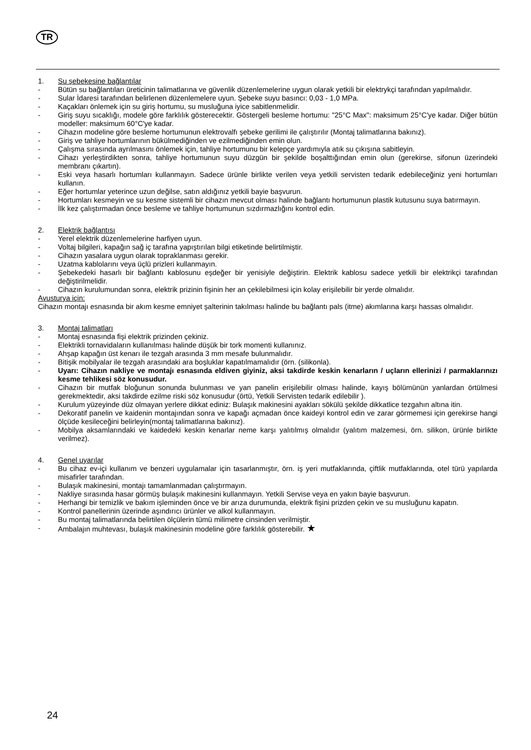TR
1. Su şebekesine bağlantılar
- Bütün su bağlantıları üreticinin talimatlarına ve güvenlik düzenlemelerine uygun olarak yetkili bir elektrykçi tarafından yapılmalıdır.
- Sular İdaresi tarafından belirlenen düzenlemelere uyun. Şebeke suyu basıncı: 0,03 - 1,0 MPa.
- Kaçakları önlemek için su giriş hortumu, su musluğuna iyice sabitlenmelidir.
- Giriş suyu sıcaklığı, modele göre farklılık gösterecektir. Göstergeli besleme hortumu: "25°C Max": maksimum 25°C'ye kadar. Diğer bütün modeller: maksimum 60°C'ye kadar.
- Cihazın modeline göre besleme hortumunun elektrovalfı şebeke gerilimi ile çalıştırılır (Montaj talimatlarına bakınız).
- Giriş ve tahliye hortumlarının bükülmediğinden ve ezilmediğinden emin olun.
- Çalışma sırasında ayrılmasını önlemek için, tahliye hortumunu bir kelepçe yardımıyla atık su çıkışına sabitleyin.
- Cihazı yerleştirdikten sonra, tahliye hortumunun suyu düzgün bir şekilde boşalttığından emin olun (gerekirse, sifonun üzerindeki membranı çıkartın).
- Eski veya hasarlı hortumları kullanmayın. Sadece ürünle birlikte verilen veya yetkili servisten tedarik edebileceğiniz yeni hortumları kullanın.
- Eğer hortumlar yeterince uzun değilse, satın aldığınız yetkili bayie başvurun.
- Hortumları kesmeyin ve su kesme sistemli bir cihazın mevcut olması halinde bağlantı hortumunun plastik kutusunu suya batırmayın.
- İlk kez çalıştırmadan önce besleme ve tahliye hortumunun sızdırmazlığını kontrol edin.
2. Elektrik bağlantısı
- Yerel elektrik düzenlemelerine harfiyen uyun.
- Voltaj bilgileri, kapağın sağ iç tarafına yapıştırılan bilgi etiketinde belirtilmiştir.
- Cihazın yasalara uygun olarak topraklanması gerekir.
- Uzatma kablolarını veya üçlü prizleri kullanmayın.
- Şebekedeki hasarlı bir bağlantı kablosunu eşdeğer bir yenisiyle değiştirin. Elektrik kablosu sadece yetkili bir elektrikçi tarafından değiştirilmelidir.
- Cihazın kurulumundan sonra, elektrik prizinin fişinin her an çekilebilmesi için kolay erişilebilir bir yerde olmalıdır.
Avusturya için:
Cihazın montajı esnasında bir akım kesme emniyet şalterinin takılması halinde bu bağlantı pals (itme) akımlarına karşı hassas olmalıdır.
3. Montaj talimatları
- Montaj esnasında fişi elektrik prizinden çekiniz.
- Elektrikli tornavidaların kullanılması halinde düşük bir tork momenti kullanınız.
- Ahşap kapağın üst kenarı ile tezgah arasında 3 mm mesafe bulunmalıdır.
- Bitişik mobilyalar ile tezgah arasındaki ara boşluklar kapatılmamalıdır (örn. (silikonla).
- Uyarı: Cihazın nakliye ve montajı esnasında eldiven giyiniz, aksi takdirde keskin kenarların / uçların ellerinizi / parmaklarınızı kesme tehlikesi söz konusudur.
- Cihazın bir mutfak bloğunun sonunda bulunması ve yan panelin erişilebilir olması halinde, kayış bölümünün yanlardan örtülmesi gerekmektedir, aksi takdirde ezilme riski söz konusudur (örtü, Yetkili Servisten tedarik edilebilir ).
- Kurulum yüzeyinde düz olmayan yerlere dikkat ediniz: Bulaşık makinesini ayakları sökülü şekilde dikkatlice tezgahın altına itin.
- Dekoratif panelin ve kaidenin montajından sonra ve kapağı açmadan önce kaideyi kontrol edin ve zarar görmemesi için gerekirse hangi ölçüde kesileceğini belirleyin(montaj talimatlarına bakınız).
- Mobilya aksamlarındaki ve kaidedeki keskin kenarlar neme karşı yalıtılmış olmalıdır (yalıtım malzemesi, örn. silikon, ürünle birlikte verilmez).
4. Genel uyarılar
- Bu cihaz ev-içi kullanım ve benzeri uygulamalar için tasarlanmıştır, örn. iş yeri mutfaklarında, çiftlik mutfaklarında, otel türü yapılarda misafirler tarafından.
- Bulaşık makinesini, montajı tamamlanmadan çalıştırmayın.
- Nakliye sırasında hasar görmüş bulaşık makinesini kullanmayın. Yetkili Servise veya en yakın bayie başvurun.
- Herhangi bir temizlik ve bakım işleminden önce ve bir arıza durumunda, elektrik fişini prizden çekin ve su musluğunu kapatın.
- Kontrol panellerinin üzerinde aşındırıcı ürünler ve alkol kullanmayın.
- Bu montaj talimatlarında belirtilen ölçülerin tümü milimetre cinsinden verilmiştir.
- Ambalajın muhtevası, bulaşık makinesinin modeline göre farklılık gösterebilir. ★
24